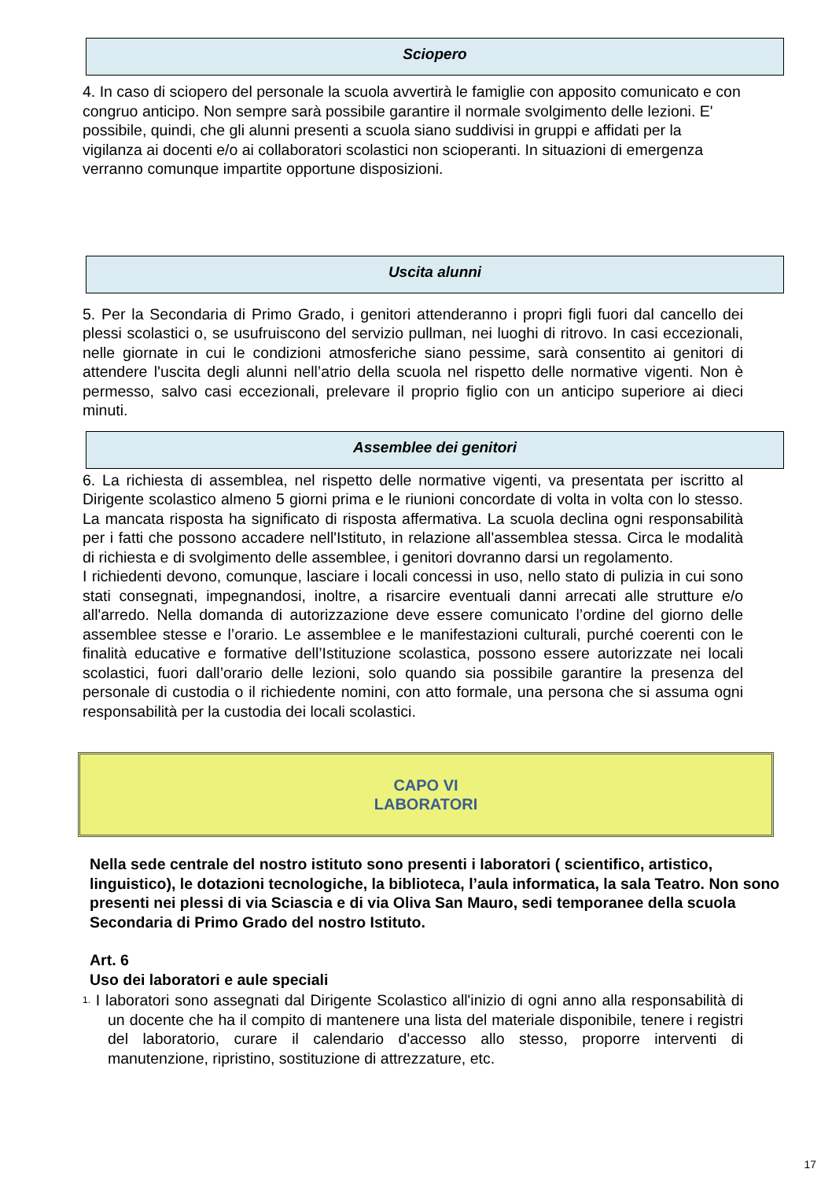Sciopero
4. In caso di sciopero del personale la scuola avvertirà le famiglie con apposito comunicato e con congruo anticipo. Non sempre sarà possibile garantire il normale svolgimento delle lezioni. E' possibile, quindi, che gli alunni presenti a scuola siano suddivisi in gruppi e affidati per la vigilanza ai docenti e/o ai collaboratori scolastici non scioperanti. In situazioni di emergenza verranno comunque impartite opportune disposizioni.
Uscita alunni
5. Per la Secondaria di Primo Grado, i genitori attenderanno i propri figli fuori dal cancello dei plessi scolastici o, se usufruiscono del servizio pullman, nei luoghi di ritrovo. In casi eccezionali, nelle giornate in cui le condizioni atmosferiche siano pessime, sarà consentito ai genitori di attendere l'uscita degli alunni nell’atrio della scuola nel rispetto delle normative vigenti. Non è permesso, salvo casi eccezionali, prelevare il proprio figlio con un anticipo superiore ai dieci minuti.
Assemblee dei genitori
6. La richiesta di assemblea, nel rispetto delle normative vigenti, va presentata per iscritto al Dirigente scolastico almeno 5 giorni prima e le riunioni concordate di volta in volta con lo stesso. La mancata risposta ha significato di risposta affermativa. La scuola declina ogni responsabilità per i fatti che possono accadere nell'Istituto, in relazione all'assemblea stessa. Circa le modalità di richiesta e di svolgimento delle assemblee, i genitori dovranno darsi un regolamento.
I richiedenti devono, comunque, lasciare i locali concessi in uso, nello stato di pulizia in cui sono stati consegnati, impegnandosi, inoltre, a risarcire eventuali danni arrecati alle strutture e/o all'arredo. Nella domanda di autorizzazione deve essere comunicato l’ordine del giorno delle assemblee stesse e l’orario. Le assemblee e le manifestazioni culturali, purché coerenti con le finalità educative e formative dell’Istituzione scolastica, possono essere autorizzate nei locali scolastici, fuori dall’orario delle lezioni, solo quando sia possibile garantire la presenza del personale di custodia o il richiedente nomini, con atto formale, una persona che si assuma ogni responsabilità per la custodia dei locali scolastici.
CAPO VI
LABORATORI
Nella sede centrale del nostro istituto sono presenti i laboratori ( scientifico, artistico, linguistico), le dotazioni tecnologiche, la biblioteca, l’aula informatica, la sala Teatro. Non sono presenti nei plessi di via Sciascia e di via Oliva San Mauro, sedi temporanee della scuola Secondaria di Primo Grado del nostro Istituto.
Art. 6
Uso dei laboratori e aule speciali
1. I laboratori sono assegnati dal Dirigente Scolastico all'inizio di ogni anno alla responsabilità di un docente che ha il compito di mantenere una lista del materiale disponibile, tenere i registri del laboratorio, curare il calendario d'accesso allo stesso, proporre interventi di manutenzione, ripristino, sostituzione di attrezzature, etc.
17